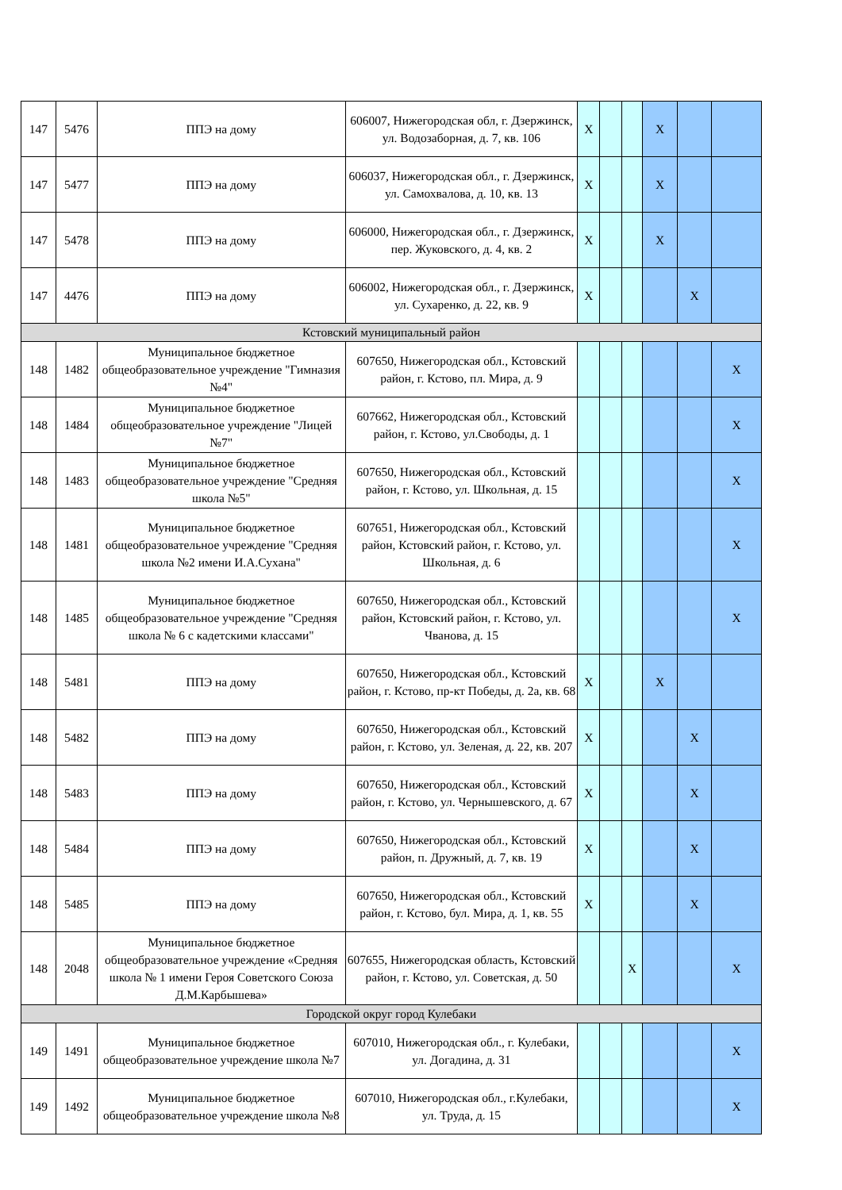| 147 | 5476 | ППЭ на дому | 606007, Нижегородская обл, г. Дзержинск, ул. Водозаборная, д. 7, кв. 106 | X | | | X | | |
| 147 | 5477 | ППЭ на дому | 606037, Нижегородская обл., г. Дзержинск, ул. Самохвалова, д. 10, кв. 13 | X | | | X | | |
| 147 | 5478 | ППЭ на дому | 606000, Нижегородская обл., г. Дзержинск, пер. Жуковского, д. 4, кв. 2 | X | | | X | | |
| 147 | 4476 | ППЭ на дому | 606002, Нижегородская обл., г. Дзержинск, ул. Сухаренко, д. 22, кв. 9 | X | | | | X | |
| Кстовский муниципальный район | | | | | | | | | |
| 148 | 1482 | Муниципальное бюджетное общеобразовательное учреждение "Гимназия №4" | 607650, Нижегородская обл., Кстовский район, г. Кстово, пл. Мира, д. 9 | | | | | | X |
| 148 | 1484 | Муниципальное бюджетное общеобразовательное учреждение "Лицей №7" | 607662, Нижегородская обл., Кстовский район, г. Кстово, ул.Свободы, д. 1 | | | | | | X |
| 148 | 1483 | Муниципальное бюджетное общеобразовательное учреждение "Средняя школа №5" | 607650, Нижегородская обл., Кстовский район, г. Кстово, ул. Школьная, д. 15 | | | | | | X |
| 148 | 1481 | Муниципальное бюджетное общеобразовательное учреждение "Средняя школа №2 имени И.А.Сухана" | 607651, Нижегородская обл., Кстовский район, Кстовский район, г. Кстово, ул. Школьная, д. 6 | | | | | | X |
| 148 | 1485 | Муниципальное бюджетное общеобразовательное учреждение "Средняя школа № 6 с кадетскими классами" | 607650, Нижегородская обл., Кстовский район, Кстовский район, г. Кстово, ул. Чванова, д. 15 | | | | | | X |
| 148 | 5481 | ППЭ на дому | 607650, Нижегородская обл., Кстовский район, г. Кстово, пр-кт Победы, д. 2а, кв. 68 | X | | | X | | |
| 148 | 5482 | ППЭ на дому | 607650, Нижегородская обл., Кстовский район, г. Кстово, ул. Зеленая, д. 22, кв. 207 | X | | | | X | |
| 148 | 5483 | ППЭ на дому | 607650, Нижегородская обл., Кстовский район, г. Кстово, ул. Чернышевского, д. 67 | X | | | | X | |
| 148 | 5484 | ППЭ на дому | 607650, Нижегородская обл., Кстовский район, п. Дружный, д. 7, кв. 19 | X | | | | X | |
| 148 | 5485 | ППЭ на дому | 607650, Нижегородская обл., Кстовский район, г. Кстово, бул. Мира, д. 1, кв. 55 | X | | | | X | |
| 148 | 2048 | Муниципальное бюджетное общеобразовательное учреждение «Средняя школа № 1 имени Героя Советского Союза Д.М.Карбышева» | 607655, Нижегородская область, Кстовский район, г. Кстово, ул. Советская, д. 50 | | | X | | | X |
| Городской округ город Кулебаки | | | | | | | | | |
| 149 | 1491 | Муниципальное бюджетное общеобразовательное учреждение школа №7 | 607010, Нижегородская обл., г. Кулебаки, ул. Догадина, д. 31 | | | | | | X |
| 149 | 1492 | Муниципальное бюджетное общеобразовательное учреждение школа №8 | 607010, Нижегородская обл., г.Кулебаки, ул. Труда, д. 15 | | | | | | X |